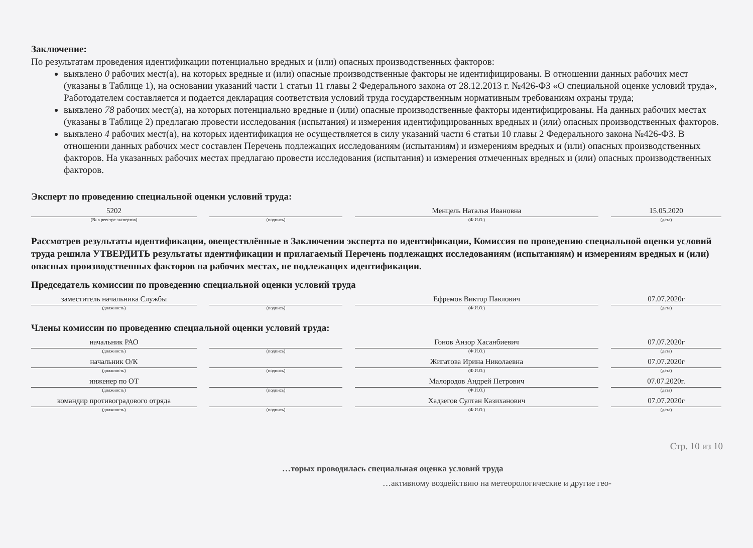Заключение:
По результатам проведения идентификации потенциально вредных и (или) опасных производственных факторов:
выявлено 0 рабочих мест(а), на которых вредные и (или) опасные производственные факторы не идентифицированы. В отношении данных рабочих мест (указаны в Таблице 1), на основании указаний части 1 статьи 11 главы 2 Федерального закона от 28.12.2013 г. №426-ФЗ «О специальной оценке условий труда», Работодателем составляется и подается декларация соответствия условий труда государственным нормативным требованиям охраны труда;
выявлено 78 рабочих мест(а), на которых потенциально вредные и (или) опасные производственные факторы идентифицированы. На данных рабочих местах (указаны в Таблице 2) предлагаю провести исследования (испытания) и измерения идентифицированных вредных и (или) опасных производственных факторов.
выявлено 4 рабочих мест(а), на которых идентификация не осуществляется в силу указаний части 6 статьи 10 главы 2 Федерального закона №426-ФЗ. В отношении данных рабочих мест составлен Перечень подлежащих исследованиям (испытаниям) и измерениям вредных и (или) опасных производственных факторов. На указанных рабочих местах предлагаю провести исследования (испытания) и измерения отмеченных вредных и (или) опасных производственных факторов.
Эксперт по проведению специальной оценки условий труда:
5202
(№ в реестре экспертов)
(подпись)
Менцель Наталья Ивановна
(Ф.И.О.)
15.05.2020
(дата)
Рассмотрев результаты идентификации, овеществлённые в Заключении эксперта по идентификации, Комиссия по проведению специальной оценки условий труда решила УТВЕРДИТЬ результаты идентификации и прилагаемый Перечень подлежащих исследованиям (испытаниям) и измерениям вредных и (или) опасных производственных факторов на рабочих местах, не подлежащих идентификации.
Председатель комиссии по проведению специальной оценки условий труда
заместитель начальника Службы
(должность)
(подпись)
Ефремов Виктор Павлович
(Ф.И.О.)
07.07.2020г
(дата)
Члены комиссии по проведению специальной оценки условий труда:
начальник РАО
(должность)
(подпись)
Гонов Анзор Хасанбиевич
(Ф.И.О.)
07.07.2020г
(дата)
начальник О/К
(должность)
(подпись)
Жигатова Ирина Николаевна
(Ф.И.О.)
07.07.2020г
(дата)
инженер по ОТ
(должность)
(подпись)
Малородов Андрей Петрович
(Ф.И.О.)
07.07.2020г.
(дата)
командир противоградового отряда
(должность)
(подпись)
Хадзегов Султан Казиханович
(Ф.И.О.)
07.07.2020г
(дата)
Стр. 10 из 10
…торых проводилась специальная оценка условий труда
…активному воздействию на метеорологические и другие гео-